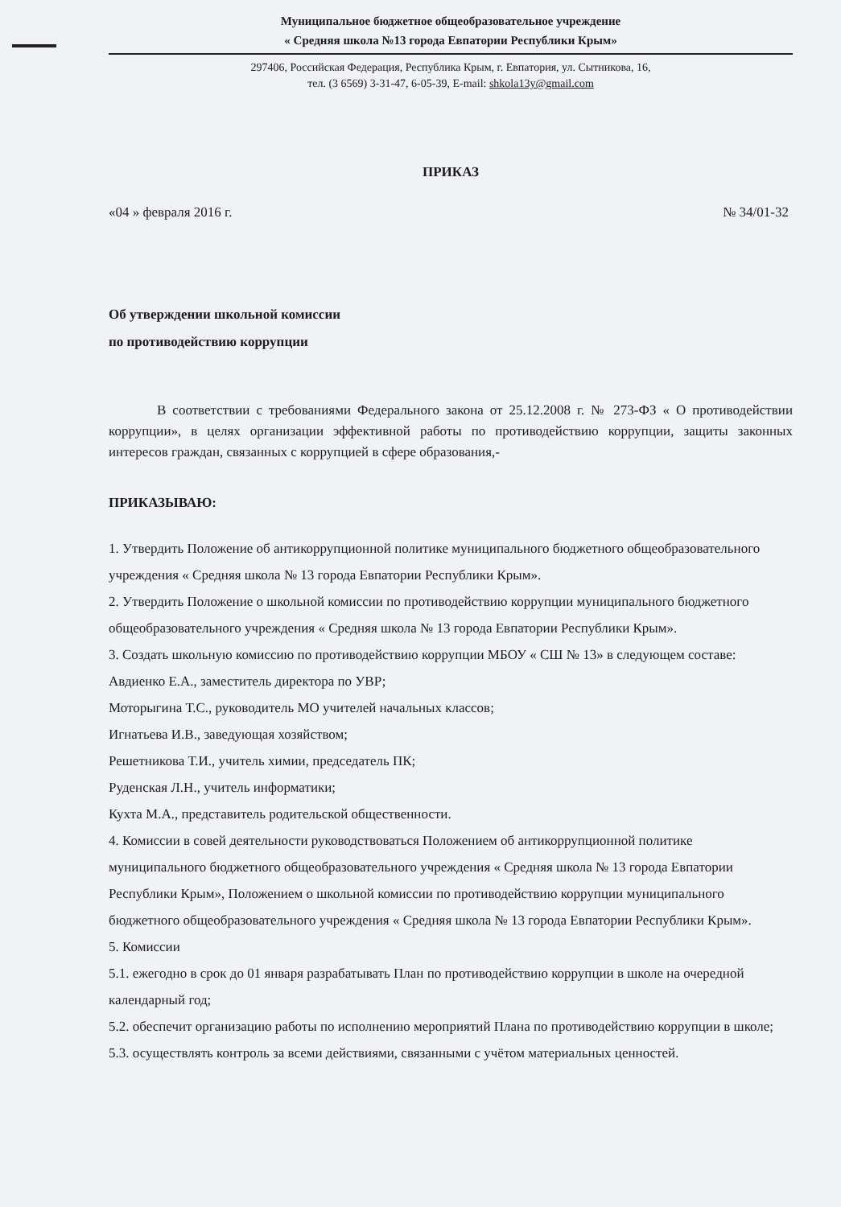Муниципальное бюджетное общеобразовательное учреждение
« Средняя школа №13 города Евпатории Республики Крым»
297406, Российская Федерация, Республика Крым, г. Евпатория, ул. Сытникова, 16,
тел. (3 6569) 3-31-47, 6-05-39, E-mail: shkola13y@gmail.com
ПРИКАЗ
«04 » февраля 2016 г. № 34/01-32
Об утверждении школьной комиссии
по противодействию коррупции
В соответствии с требованиями Федерального закона от 25.12.2008 г. № 273-ФЗ « О противодействии коррупции», в целях организации эффективной работы по противодействию коррупции, защиты законных интересов граждан, связанных с коррупцией в сфере образования,-
ПРИКАЗЫВАЮ:
1. Утвердить Положение об антикоррупционной политике муниципального бюджетного общеобразовательного учреждения « Средняя школа № 13 города Евпатории Республики Крым».
2. Утвердить Положение о школьной комиссии по противодействию коррупции муниципального бюджетного общеобразовательного учреждения « Средняя школа № 13 города Евпатории Республики Крым».
3. Создать школьную комиссию по противодействию коррупции МБОУ « СШ № 13» в следующем составе:
Авдиенко Е.А., заместитель директора по УВР;
Моторыгина Т.С., руководитель МО учителей начальных классов;
Игнатьева И.В., заведующая хозяйством;
Решетникова Т.И., учитель химии, председатель ПК;
Руденская Л.Н., учитель информатики;
Кухта М.А., представитель родительской общественности.
4. Комиссии в совей деятельности руководствоваться Положением об антикоррупционной политике муниципального бюджетного общеобразовательного учреждения « Средняя школа № 13 города Евпатории Республики Крым», Положением о школьной комиссии по противодействию коррупции муниципального бюджетного общеобразовательного учреждения « Средняя школа № 13 города Евпатории Республики Крым».
5. Комиссии
5.1. ежегодно в срок до 01 января разрабатывать План по противодействию коррупции в школе на очередной календарный год;
5.2. обеспечит организацию работы по исполнению мероприятий Плана по противодействию коррупции в школе;
5.3. осуществлять контроль за всеми действиями, связанными с учётом материальных ценностей.